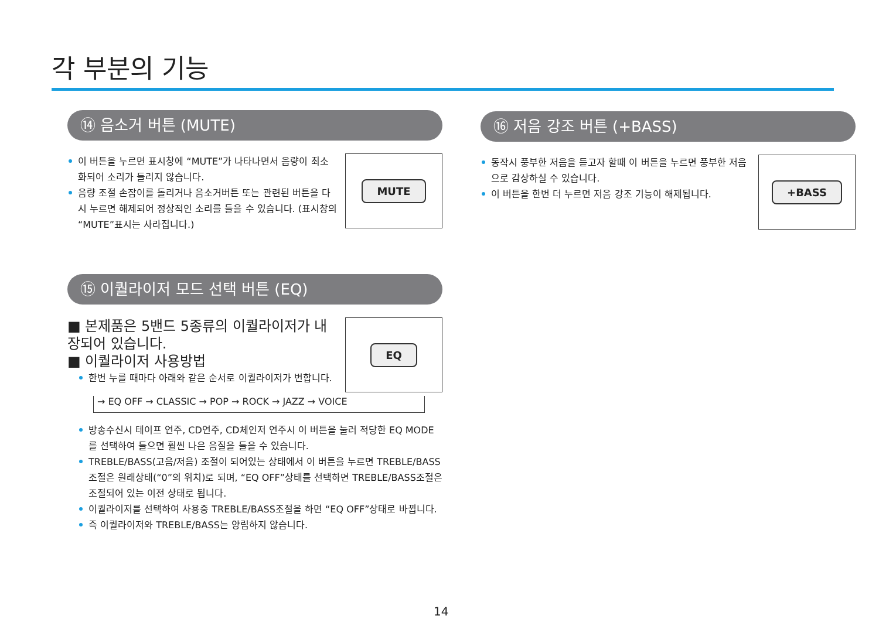각 부분의 기능
⑭ 음소거 버튼 (MUTE)
이 버튼을 누르면 표시창에 “MUTE”가 나타나면서 음량이 최소화되어 소리가 들리지 않습니다.
음량 조절 손잡이를 돌리거나 음소거버튼 또는 관련된 버튼을 다시 누르면 해제되어 정상적인 소리를 들을 수 있습니다. (표시창의 “MUTE”표시는 사라집니다.)
MUTE
⑮ 이퀄라이저 모드 선택 버튼 (EQ)
■ 본제품은 5밴드 5종류의 이퀄라이저가 내장되어 있습니다.
■ 이퀄라이저 사용방법
한번 누를 때마다 아래와 같은 순서로 이퀄라이저가 변합니다.
EQ
→ EQ OFF → CLASSIC → POP → ROCK → JAZZ → VOICE
방송수신시 테이프 연주, CD연주, CD체인저 연주시 이 버튼을 눌러 적당한 EQ MODE를 선택하여 들으면 훨씬 나은 음질을 들을 수 있습니다.
TREBLE/BASS(고음/저음) 조절이 되어있는 상태에서 이 버튼을 누르면 TREBLE/BASS조절은 원래상태(“0”의 위치)로 되며, “EQ OFF”상태를 선택하면 TREBLE/BASS조절은 조절되어 있는 이전 상태로 됩니다.
이퀄라이저를 선택하여 사용중 TREBLE/BASS조절을 하면 “EQ OFF”상태로 바뀝니다.
즉 이퀄라이저와 TREBLE/BASS는 양립하지 않습니다.
⑯ 저음 강조 버튼 (+BASS)
동작시 풍부한 저음을 듣고자 할때 이 버튼을 누르면 풍부한 저음으로 감상하실 수 있습니다.
이 버튼을 한번 더 누르면 저음 강조 기능이 해제됩니다.
+BASS
14